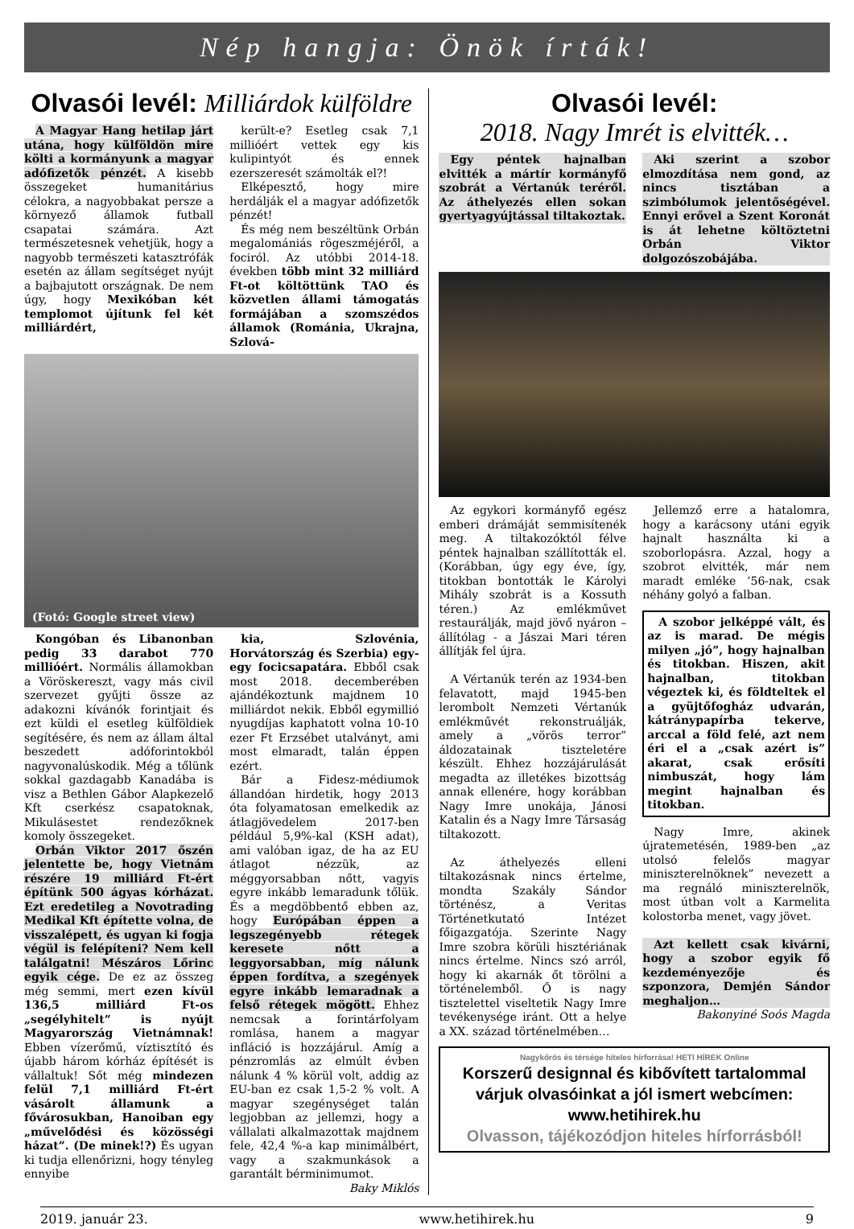Nép hangja: Önök írták!
Olvasói levél: Milliárdok külföldre
A Magyar Hang hetilap járt utána, hogy külföldön mire költi a kormányunk a magyar adófizetők pénzét. A kisebb összegeket humanitárius célokra, a nagyobbakat persze a környező államok futball csapatai számára. Azt természetesnek vehetjük, hogy a nagyobb természeti katasztrófák esetén az állam segítséget nyújt a bajbajutott országnak. De nem úgy, hogy Mexikóban két templomot újítunk fel két milliárdért,
került-e? Esetleg csak 7,1 millióért vettek egy kis kulipintyót és ennek ezerszeresét számolták el?!
Elképesztő, hogy mire herdálják el a magyar adófizetők pénzét!
És még nem beszéltünk Orbán megalomániás rögeszméjéről, a fociról. Az utóbbi 2014-18. években több mint 32 milliárd Ft-ot költöttünk TAO és közvetlen állami támogatás formájában a szomszédos államok (Románia, Ukrajna, Szlová-
(Fotó: Google street view)
Kongóban és Libanonban pedig 33 darabot 770 millióért. Normális államokban a Vöröskereszt, vagy más civil szervezet gyűjti össze az adakozni kívánók forintjait és ezt küldi el esetleg külföldiek segítésére, és nem az állam által beszedett adóforintokból nagyvonalúskodik. Még a tőlünk sokkal gazdagabb Kanadába is visz a Bethlen Gábor Alapkezelő Kft cserkész csapatoknak, Mikulásestet rendezőknek komoly összegeket.
Orbán Viktor 2017 őszén jelentette be, hogy Vietnám részére 19 milliárd Ft-ért építünk 500 ágyas kórházat. Ezt eredetileg a Novotrading Medikal Kft építette volna, de visszalépett, és ugyan ki fogja végül is felépíteni? Nem kell találgatni! Mészáros Lőrinc egyik cége. De ez az összeg még semmi, mert ezen kívül 136,5 milliárd Ft-os „segélyhitelt” is nyújt Magyarország Vietnámnak! Ebben vízerőmű, víztisztító és újabb három kórház építését is vállaltuk! Sőt még mindezen felül 7,1 milliárd Ft-ért vásárolt államunk a fővárosukban, Hanoiban egy „művelődési és közösségi házat”. (De minek!?) És ugyan ki tudja ellenőrizni, hogy tényleg ennyibe
kia, Szlovénia, Horvátország és Szerbia) egy-egy focicsapatára. Ebből csak most 2018. decemberében ajándékoztunk majdnem 10 milliárdot nekik. Ebből egymillió nyugdíjas kaphatott volna 10-10 ezer Ft Erzsébet utalványt, ami most elmaradt, talán éppen ezért.
Bár a Fidesz-médiumok állandóan hirdetik, hogy 2013 óta folyamatosan emelkedik az átlagjövedelem 2017-ben például 5,9%-kal (KSH adat), ami valóban igaz, de ha az EU átlagot nézzük, az méggyorsabban nőtt, vagyis egyre inkább lemaradunk tőlük. És a megdöbbentő ebben az, hogy Európában éppen a legszegényebb rétegek keresete nőtt a leggyorsabban, míg nálunk éppen fordítva, a szegények egyre inkább lemaradnak a felső rétegek mögött. Ehhez nemcsak a forintárfolyam romlása, hanem a magyar infláció is hozzájárul. Amíg a pénzromlás az elmúlt évben nálunk 4 % körül volt, addig az EU-ban ez csak 1,5-2 % volt. A magyar szegénységet talán legjobban az jellemzi, hogy a vállalati alkalmazottak majdnem fele, 42,4 %-a kap minimálbért, vagy a szakmunkások a garantált bérminimumot.
Baky Miklós
Olvasói levél:
2018. Nagy Imrét is elvitték…
Egy péntek hajnalban elvitték a mártír kormányfő szobrát a Vértanúk teréről. Az áthelyezés ellen sokan gyertyagyújtással tiltakoztak.
Aki szerint a szobor elmozdítása nem gond, az nincs tisztában a szimbólumok jelentőségével. Ennyi erővel a Szent Koronát is át lehetne költöztetni Orbán Viktor dolgozószobájába.
Az egykori kormányfő egész emberi drámáját semmisítenék meg. A tiltakozóktól félve péntek hajnalban szállították el. (Korábban, úgy egy éve, így, titokban bontották le Károlyi Mihály szobrát is a Kossuth téren.) Az emlékművet restaurálják, majd jövő nyáron – állítólag - a Jászai Mari téren állítják fel újra.
A Vértanúk terén az 1934-ben felavatott, majd 1945-ben lerombolt Nemzeti Vértanúk emlékművét rekonstruálják, amely a „vörös terror” áldozatainak tiszteletére készült. Ehhez hozzájárulását megadta az illetékes bizottság annak ellenére, hogy korábban Nagy Imre unokája, Jánosi Katalin és a Nagy Imre Társaság tiltakozott.
Az áthelyezés elleni tiltakozásnak nincs értelme, mondta Szakály Sándor történész, a Veritas Történetkutató Intézet főigazgatója. Szerinte Nagy Imre szobra körüli hisztériának nincs értelme. Nincs szó arról, hogy ki akarnák őt törölni a történelemből. Ő is nagy tisztelettel viseltetik Nagy Imre tevékenysége iránt. Ott a helye a XX. század történelmében…
Jellemző erre a hatalomra, hogy a karácsony utáni egyik hajnalt használta ki a szoborlopásra. Azzal, hogy a szobrot elvitték, már nem maradt emléke ’56-nak, csak néhány golyó a falban.
A szobor jelképpé vált, és az is marad. De mégis milyen „jó”, hogy hajnalban és titokban. Hiszen, akit hajnalban, titokban végeztek ki, és földteltek el a gyüjtőfogház udvarán, kátránypapírba tekerve, arccal a föld felé, azt nem éri el a „csak azért is” akarat, csak erősíti nimbuszát, hogy lám megint hajnalban és titokban.
Nagy Imre, akinek újratemetésén, 1989-ben „az utolsó felelős magyar miniszterelnöknek” nevezett a ma regnáló miniszterelnök, most útban volt a Karmelita kolostorba menet, vagy jövet.
Azt kellett csak kivárni, hogy a szobor egyik fő kezdeményezője és szponzora, Demjén Sándor meghaljon…
Bakonyiné Soós Magda
Nagykőrös és térsége hiteles hírforrása! HETI HÍREK Online
Korszerű designnal és kibővített tartalommal
várjuk olvasóinkat a jól ismert webcímen:
www.hetihirek.hu
Olvasson, tájékozódjon hiteles hírforrásból!
2019. január 23. www.hetihirek.hu 9